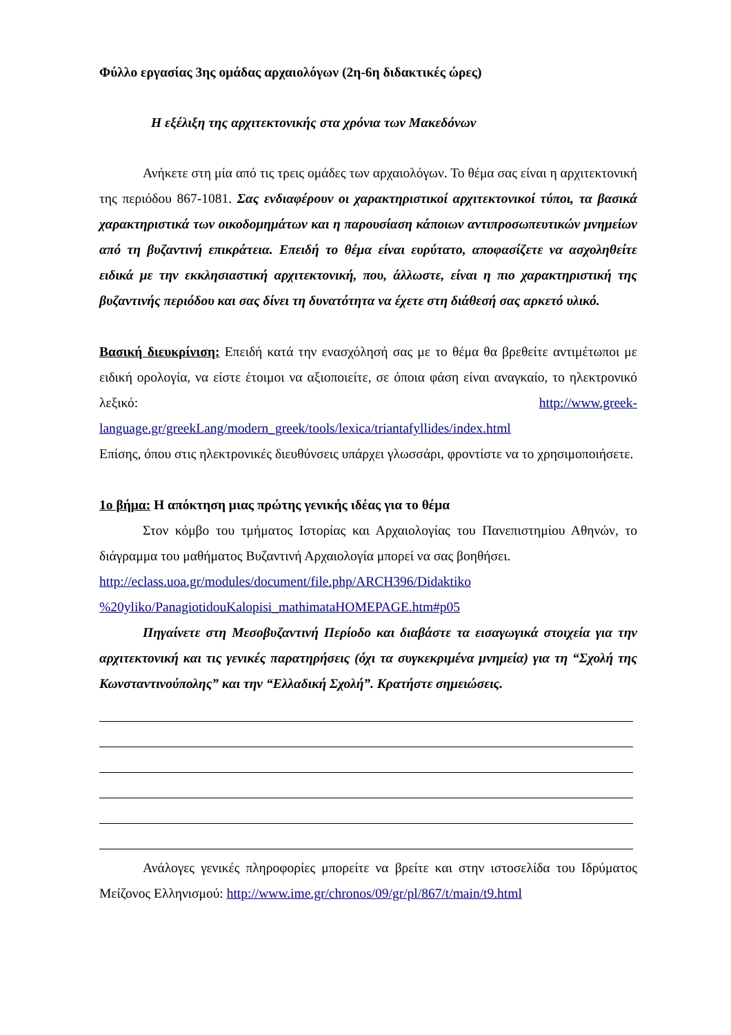Φύλλο εργασίας 3ης ομάδας αρχαιολόγων (2η-6η διδακτικές ώρες)
Η εξέλιξη της αρχιτεκτονικής στα χρόνια των Μακεδόνων
Ανήκετε στη μία από τις τρεις ομάδες των αρχαιολόγων. Το θέμα σας είναι η αρχιτεκτονική της περιόδου 867-1081. Σας ενδιαφέρουν οι χαρακτηριστικοί αρχιτεκτονικοί τύποι, τα βασικά χαρακτηριστικά των οικοδομημάτων και η παρουσίαση κάποιων αντιπροσωπευτικών μνημείων από τη βυζαντινή επικράτεια. Επειδή το θέμα είναι ευρύτατο, αποφασίζετε να ασχοληθείτε ειδικά με την εκκλησιαστική αρχιτεκτονική, που, άλλωστε, είναι η πιο χαρακτηριστική της βυζαντινής περιόδου και σας δίνει τη δυνατότητα να έχετε στη διάθεσή σας αρκετό υλικό.
Βασική διευκρίνιση: Επειδή κατά την ενασχόλησή σας με το θέμα θα βρεθείτε αντιμέτωποι με ειδική ορολογία, να είστε έτοιμοι να αξιοποιείτε, σε όποια φάση είναι αναγκαίο, το ηλεκτρονικό λεξικό: http://www.greek-language.gr/greekLang/modern_greek/tools/lexica/triantafyllides/index.html
Επίσης, όπου στις ηλεκτρονικές διευθύνσεις υπάρχει γλωσσάρι, φροντίστε να το χρησιμοποιήσετε.
1ο βήμα: Η απόκτηση μιας πρώτης γενικής ιδέας για το θέμα
Στον κόμβο του τμήματος Ιστορίας και Αρχαιολογίας του Πανεπιστημίου Αθηνών, το διάγραμμα του μαθήματος Βυζαντινή Αρχαιολογία μπορεί να σας βοηθήσει.
http://eclass.uoa.gr/modules/document/file.php/ARCH396/Didaktiko
%20yliko/PanagiotidouKalopisi_mathimataHOMEPAGE.htm#p05
Πηγαίνετε στη Μεσοβυζαντινή Περίοδο και διαβάστε τα εισαγωγικά στοιχεία για την αρχιτεκτονική και τις γενικές παρατηρήσεις (όχι τα συγκεκριμένα μνημεία) για τη “Σχολή της Κωνσταντινούπολης” και την “Ελλαδική Σχολή”. Κρατήστε σημειώσεις.
Ανάλογες γενικές πληροφορίες μπορείτε να βρείτε και στην ιστοσελίδα του Ιδρύματος Μείζονος Ελληνισμού: http://www.ime.gr/chronos/09/gr/pl/867/t/main/t9.html